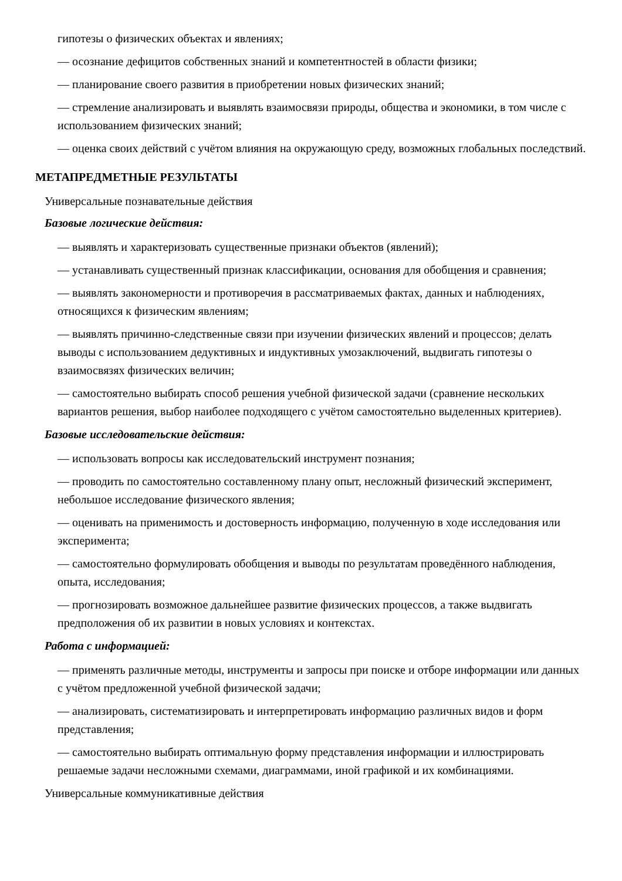гипотезы о физических объектах и явлениях;
— осознание дефицитов собственных знаний и компетентностей в области физики;
— планирование своего развития в приобретении новых физических знаний;
— стремление анализировать и выявлять взаимосвязи природы, общества и экономики, в том числе с использованием физических знаний;
— оценка своих действий с учётом влияния на окружающую среду, возможных глобальных последствий.
МЕТАПРЕДМЕТНЫЕ РЕЗУЛЬТАТЫ
Универсальные познавательные действия
Базовые логические действия:
— выявлять и характеризовать существенные признаки объектов (явлений);
— устанавливать существенный признак классификации, основания для обобщения и сравнения;
— выявлять закономерности и противоречия в рассматриваемых фактах, данных и наблюдениях, относящихся к физическим явлениям;
— выявлять причинно-следственные связи при изучении физических явлений и процессов; делать выводы с использованием дедуктивных и индуктивных умозаключений, выдвигать гипотезы о взаимосвязях физических величин;
— самостоятельно выбирать способ решения учебной физической задачи (сравнение нескольких вариантов решения, выбор наиболее подходящего с учётом самостоятельно выделенных критериев).
Базовые исследовательские действия:
— использовать вопросы как исследовательский инструмент познания;
— проводить по самостоятельно составленному плану опыт, несложный физический эксперимент, небольшое исследование физического явления;
— оценивать на применимость и достоверность информацию, полученную в ходе исследования или эксперимента;
— самостоятельно формулировать обобщения и выводы по результатам проведённого наблюдения, опыта, исследования;
— прогнозировать возможное дальнейшее развитие физических процессов, а также выдвигать предположения об их развитии в новых условиях и контекстах.
Работа с информацией:
— применять различные методы, инструменты и запросы при поиске и отборе информации или данных с учётом предложенной учебной физической задачи;
— анализировать, систематизировать и интерпретировать информацию различных видов и форм представления;
— самостоятельно выбирать оптимальную форму представления информации и иллюстрировать решаемые задачи несложными схемами, диаграммами, иной графикой и их комбинациями.
Универсальные коммуникативные действия